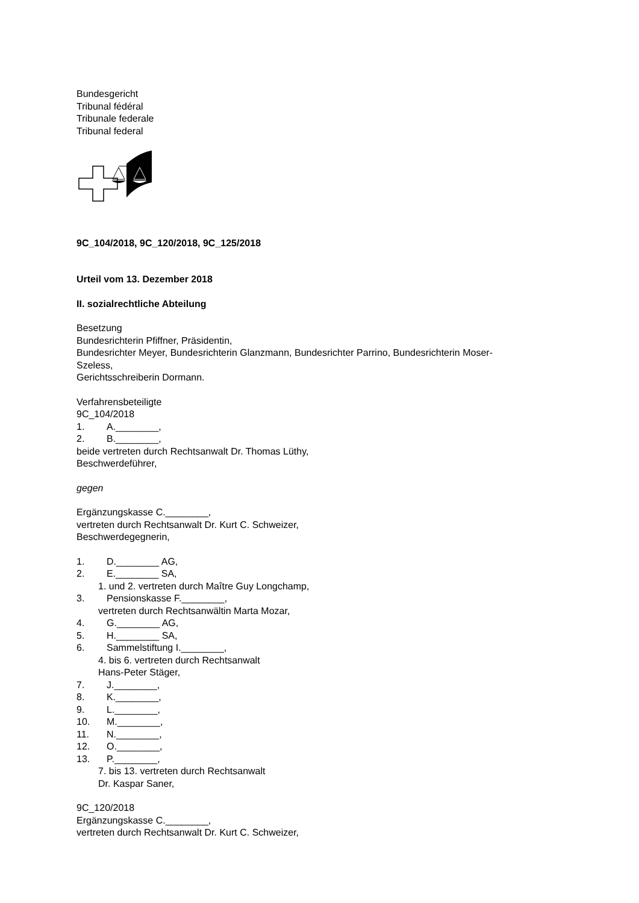Bundesgericht
Tribunal fédéral
Tribunale federale
Tribunal federal
9C_104/2018, 9C_120/2018, 9C_125/2018
Urteil vom 13. Dezember 2018
II. sozialrechtliche Abteilung
Besetzung
Bundesrichterin Pfiffner, Präsidentin,
Bundesrichter Meyer, Bundesrichterin Glanzmann, Bundesrichter Parrino, Bundesrichterin Moser-
Szeless,
Gerichtsschreiberin Dormann.
Verfahrensbeteiligte
9C_104/2018
1. A.________,
2. B.________,
beide vertreten durch Rechtsanwalt Dr. Thomas Lüthy,
Beschwerdeführer,
gegen
Ergänzungskasse C.________,
vertreten durch Rechtsanwalt Dr. Kurt C. Schweizer,
Beschwerdegegnerin,
1. D.________ AG,
2. E.________ SA,
1. und 2. vertreten durch Maître Guy Longchamp,
3. Pensionskasse F.________,
vertreten durch Rechtsanwältin Marta Mozar,
4. G.________ AG,
5. H.________ SA,
6. Sammelstiftung I.________,
4. bis 6. vertreten durch Rechtsanwalt
Hans-Peter Stäger,
7. J.________,
8. K.________,
9. L.________,
10. M.________,
11. N.________,
12. O.________,
13. P.________,
7. bis 13. vertreten durch Rechtsanwalt
Dr. Kaspar Saner,
9C_120/2018
Ergänzungskasse C.________,
vertreten durch Rechtsanwalt Dr. Kurt C. Schweizer,